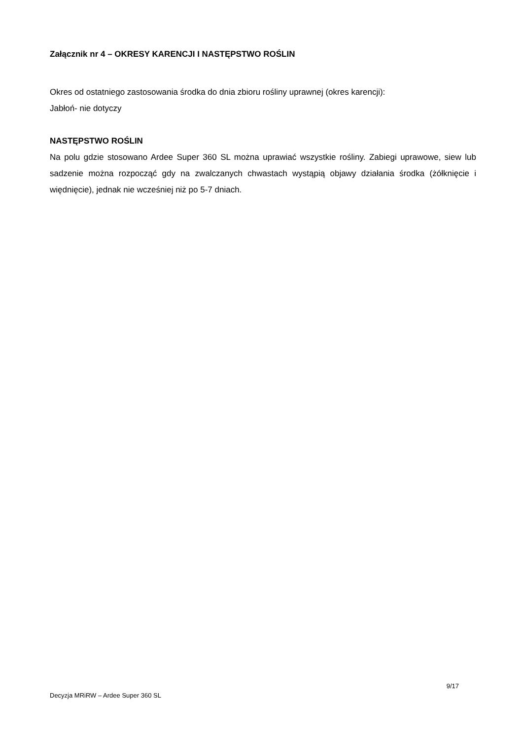Załącznik nr 4 – OKRESY KARENCJI I NASTĘPSTWO ROŚLIN
Okres od ostatniego zastosowania środka do dnia zbioru rośliny uprawnej (okres karencji):
Jabłoń- nie dotyczy
NASTĘPSTWO ROŚLIN
Na polu gdzie stosowano Ardee Super 360 SL można uprawiać wszystkie rośliny. Zabiegi uprawowe, siew lub sadzenie można rozpocząć gdy na zwalczanych chwastach wystąpią objawy działania środka (żółknięcie i więdnięcie), jednak nie wcześniej niż po 5-7 dniach.
9/17
Decyzja MRiRW – Ardee Super 360 SL